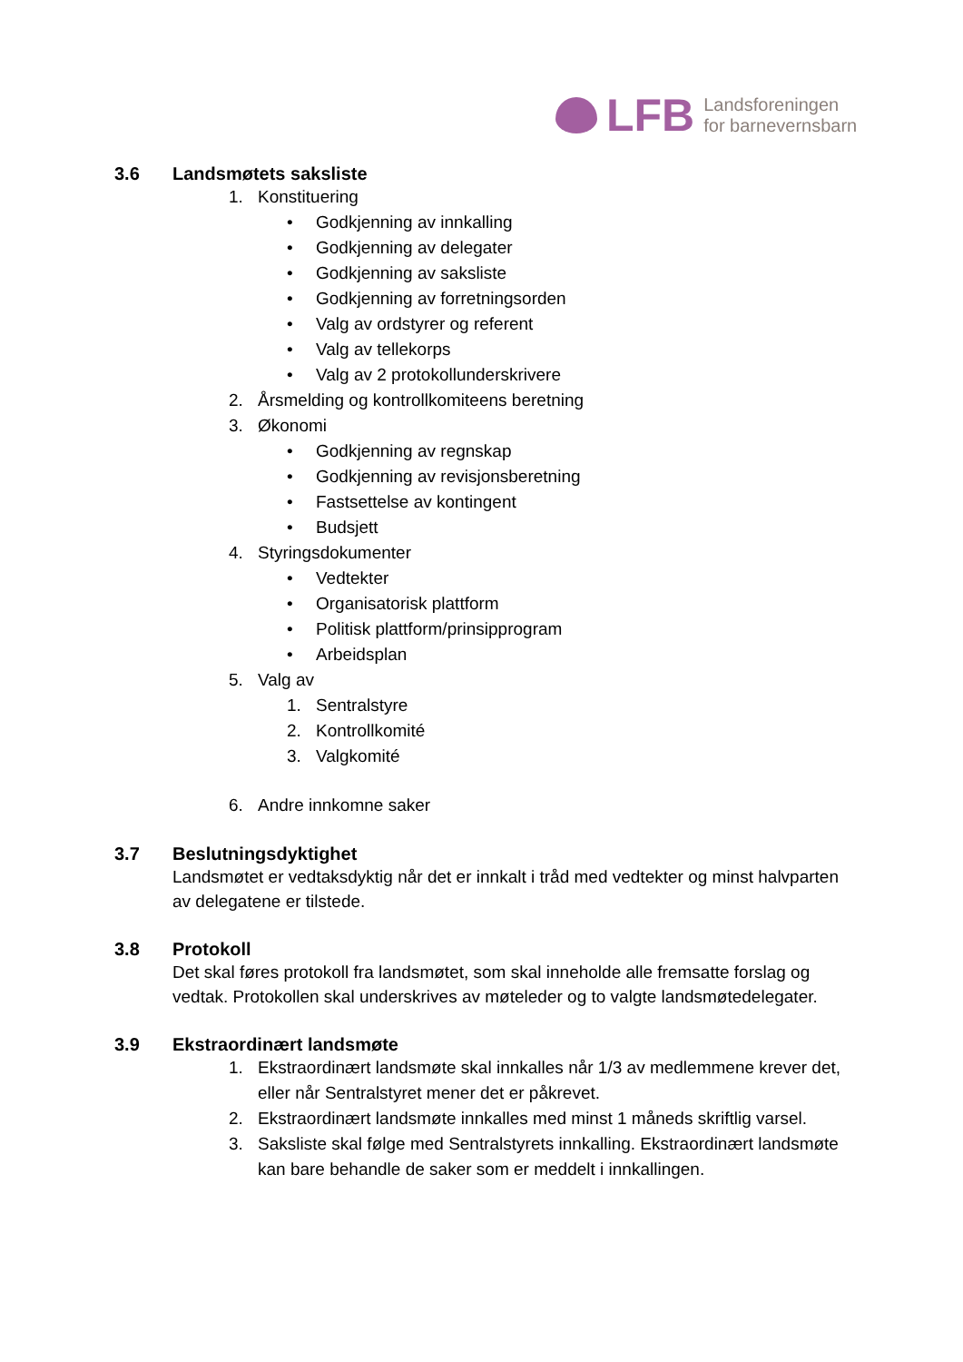LFB
Landsforeningen
for barnevernsbarn
3.6 Landsmøtets saksliste
1.
Konstituering
•
Godkjenning av innkalling
•
Godkjenning av delegater
•
Godkjenning av saksliste
•
Godkjenning av forretningsorden
•
Valg av ordstyrer og referent
•
Valg av tellekorps
•
Valg av 2 protokollunderskrivere
2.
Årsmelding og kontrollkomiteens beretning
3.
Økonomi
•
Godkjenning av regnskap
•
Godkjenning av revisjonsberetning
•
Fastsettelse av kontingent
•
Budsjett
4.
Styringsdokumenter
•
Vedtekter
•
Organisatorisk plattform
•
Politisk plattform/prinsipprogram
•
Arbeidsplan
5.
Valg av
1.
Sentralstyre
2.
Kontrollkomité
3.
Valgkomité
6.
Andre innkomne saker
3.7 Beslutningsdyktighet
Landsmøtet er vedtaksdyktig når det er innkalt i tråd med vedtekter og minst halvparten av delegatene er tilstede.
3.8 Protokoll
Det skal føres protokoll fra landsmøtet, som skal inneholde alle fremsatte forslag og vedtak. Protokollen skal underskrives av møteleder og to valgte landsmøtedelegater.
3.9 Ekstraordinært landsmøte
1. Ekstraordinært landsmøte skal innkalles når 1/3 av medlemmene krever det, eller når Sentralstyret mener det er påkrevet.
2. Ekstraordinært landsmøte innkalles med minst 1 måneds skriftlig varsel.
3. Saksliste skal følge med Sentralstyrets innkalling. Ekstraordinært landsmøte kan bare behandle de saker som er meddelt i innkallingen.